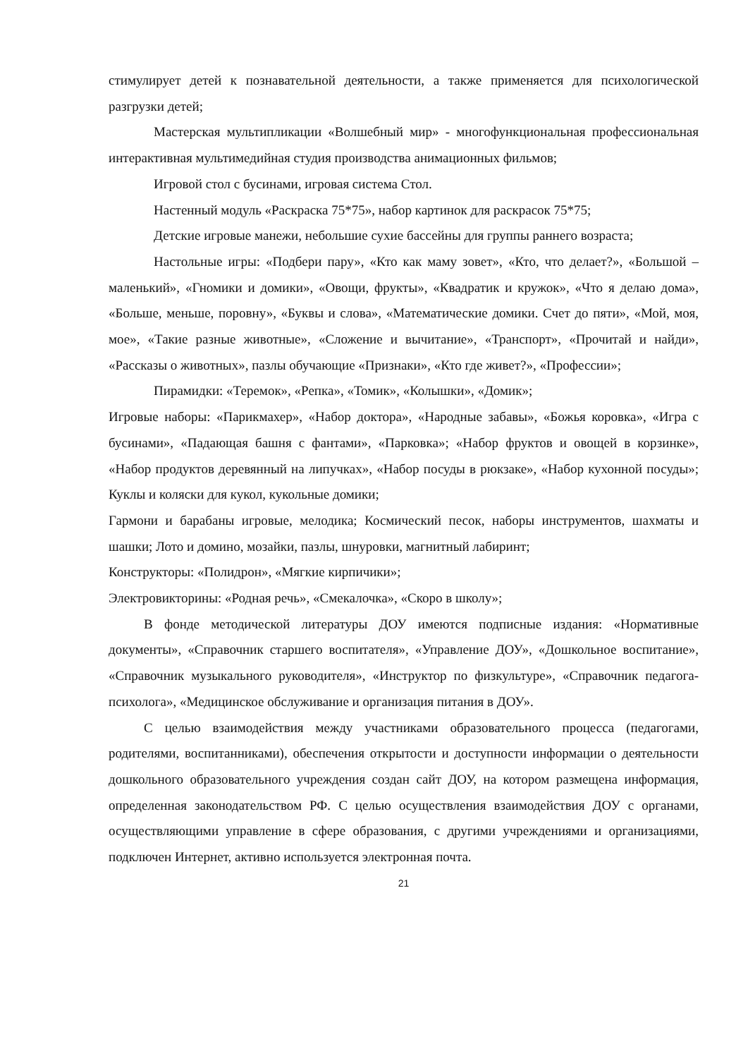стимулирует детей к познавательной деятельности, а также применяется для психологической разгрузки детей;
Мастерская мультипликации «Волшебный мир» - многофункциональная профессиональная интерактивная мультимедийная студия производства анимационных фильмов;
Игровой стол с бусинами, игровая система Стол.
Настенный модуль «Раскраска 75*75», набор картинок для раскрасок 75*75;
Детские игровые манежи, небольшие сухие бассейны для группы раннего возраста;
Настольные игры: «Подбери пару», «Кто как маму зовет», «Кто, что делает?», «Большой – маленький», «Гномики и домики», «Овощи, фрукты», «Квадратик и кружок», «Что я делаю дома», «Больше, меньше, поровну», «Буквы и слова», «Математические домики. Счет до пяти», «Мой, моя, мое», «Такие разные животные», «Сложение и вычитание», «Транспорт», «Прочитай и найди», «Рассказы о животных», пазлы обучающие «Признаки», «Кто где живет?», «Профессии»;
Пирамидки: «Теремок», «Репка», «Томик», «Колышки», «Домик»;
Игровые наборы: «Парикмахер», «Набор доктора», «Народные забавы», «Божья коровка», «Игра с бусинами», «Падающая башня с фантами», «Парковка»; «Набор фруктов и овощей в корзинке», «Набор продуктов деревянный на липучках», «Набор посуды в рюкзаке», «Набор кухонной посуды»; Куклы и коляски для кукол, кукольные домики;
Гармони и барабаны игровые, мелодика; Космический песок, наборы инструментов, шахматы и шашки; Лото и домино, мозайки, пазлы, шнуровки, магнитный лабиринт;
Конструкторы: «Полидрон», «Мягкие кирпичики»;
Электровикторины: «Родная речь», «Смекалочка», «Скоро в школу»;
В фонде методической литературы ДОУ имеются подписные издания: «Нормативные документы», «Справочник старшего воспитателя», «Управление ДОУ», «Дошкольное воспитание», «Справочник музыкального руководителя», «Инструктор по физкультуре», «Справочник педагога-психолога», «Медицинское обслуживание и организация питания в ДОУ».
С целью взаимодействия между участниками образовательного процесса (педагогами, родителями, воспитанниками), обеспечения открытости и доступности информации о деятельности дошкольного образовательного учреждения создан сайт ДОУ, на котором размещена информация, определенная законодательством РФ. С целью осуществления взаимодействия ДОУ с органами, осуществляющими управление в сфере образования, с другими учреждениями и организациями, подключен Интернет, активно используется электронная почта.
21